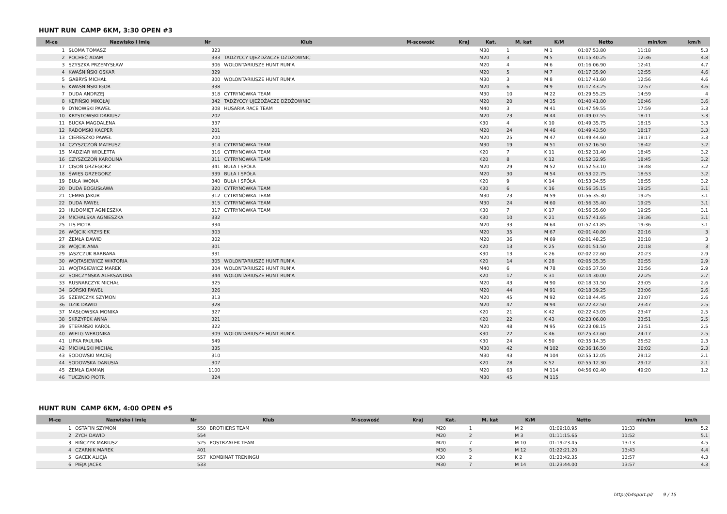HUNT RUN CAMP 6KM, 3:30 OPEN #3
| M-ce | Nazwisko i imię | Nr | Klub | M-scowość | Kraj | Kat. | M. kat | K/M | Netto | min/km | km/h |
| --- | --- | --- | --- | --- | --- | --- | --- | --- | --- | --- | --- |
| 1 | SŁOMA TOMASZ | 323 | | | | M30 | 1 | M 1 | 01:07:53.80 | 11:18 | 5.3 |
| 2 | POCHEĆ ADAM | 333 | TADŻYCCY UJEŻDŻACZE DŻDŻOWNIC | | | M20 | 3 | M 5 | 01:15:40.25 | 12:36 | 4.8 |
| 3 | SZYSZKA PRZEMYSŁAW | 306 | WOLONTARIUSZE HUNT RUN'A | | | M20 | 4 | M 6 | 01:16:06.90 | 12:41 | 4.7 |
| 4 | KWAŚNIŃSKI OSKAR | 329 | | | | M20 | 5 | M 7 | 01:17:35.90 | 12:55 | 4.6 |
| 5 | GABRYŚ MICHAŁ | 300 | WOLONTARIUSZE HUNT RUN'A | | | M30 | 3 | M 8 | 01:17:41.60 | 12:56 | 4.6 |
| 6 | KWAŚNIŃSKI IGOR | 338 | | | | M20 | 6 | M 9 | 01:17:43.25 | 12:57 | 4.6 |
| 7 | DUDA ANDRZEJ | 318 | CYTRYNÓWKA TEAM | | | M30 | 10 | M 22 | 01:29:55.25 | 14:59 | 4 |
| 8 | KĘPIŃSKI MIKOŁAJ | 342 | TADŻYCCY UJEŻDŻACZE DŻDŻOWNIC | | | M20 | 20 | M 35 | 01:40:41.80 | 16:46 | 3.6 |
| 9 | DYNOWSKI PAWEŁ | 308 | HUSARIA RACE TEAM | | | M40 | 3 | M 41 | 01:47:59.55 | 17:59 | 3.3 |
| 10 | KRYSTOWSKI DARIUSZ | 202 | | | | M20 | 23 | M 44 | 01:49:07.55 | 18:11 | 3.3 |
| 11 | BUCKA MAGDALENA | 337 | | | | K30 | 4 | K 10 | 01:49:35.75 | 18:15 | 3.3 |
| 12 | RADOMSKI KACPER | 201 | | | | M20 | 24 | M 46 | 01:49:43.50 | 18:17 | 3.3 |
| 13 | CIERESZKO PAWEŁ | 200 | | | | M20 | 25 | M 47 | 01:49:44.60 | 18:17 | 3.3 |
| 14 | CZYSZCZOŃ MATEUSZ | 314 | CYTRYNÓWKA TEAM | | | M30 | 19 | M 51 | 01:52:16.50 | 18:42 | 3.2 |
| 15 | MADZIAR WIOLETTA | 316 | CYTRYNÓWKA TEAM | | | K20 | 7 | K 11 | 01:52:31.40 | 18:45 | 3.2 |
| 16 | CZYSZCZOŃ KAROLINA | 311 | CYTRYNÓWKA TEAM | | | K20 | 8 | K 12 | 01:52:32.95 | 18:45 | 3.2 |
| 17 | CISOŃ GRZEGORZ | 341 | BUŁA I SPÓŁA | | | M20 | 29 | M 52 | 01:52:53.10 | 18:48 | 3.2 |
| 18 | ŚWIĘS GRZEGORZ | 339 | BUŁA I SPÓŁA | | | M20 | 30 | M 54 | 01:53:22.75 | 18:53 | 3.2 |
| 19 | BUŁA IWONA | 340 | BUŁA I SPÓŁA | | | K20 | 9 | K 14 | 01:53:34.55 | 18:55 | 3.2 |
| 20 | DUDA BOGUSŁAWA | 320 | CYTRYNÓWKA TEAM | | | K30 | 6 | K 16 | 01:56:35.15 | 19:25 | 3.1 |
| 21 | CEMPA JAKUB | 312 | CYTRYNÓWKA TEAM | | | M30 | 23 | M 59 | 01:56:35.30 | 19:25 | 3.1 |
| 22 | DUDA PAWEŁ | 315 | CYTRYNÓWKA TEAM | | | M30 | 24 | M 60 | 01:56:35.40 | 19:25 | 3.1 |
| 23 | HUDOMIĘT AGNIESZKA | 317 | CYTRYNÓWKA TEAM | | | K30 | 7 | K 17 | 01:56:35.60 | 19:25 | 3.1 |
| 24 | MICHALSKA AGNIESZKA | 332 | | | | K30 | 10 | K 21 | 01:57:41.65 | 19:36 | 3.1 |
| 25 | LIS PIOTR | 334 | | | | M20 | 33 | M 64 | 01:57:41.85 | 19:36 | 3.1 |
| 26 | WÓJCIK KRZYSIEK | 303 | | | | M20 | 35 | M 67 | 02:01:40.80 | 20:16 | 3 |
| 27 | ŻEMŁA DAWID | 302 | | | | M20 | 36 | M 69 | 02:01:48.25 | 20:18 | 3 |
| 28 | WÓJCIK ANIA | 301 | | | | K20 | 13 | K 25 | 02:01:51.50 | 20:18 | 3 |
| 29 | JASZCZUK BARBARA | 331 | | | | K30 | 13 | K 26 | 02:02:22.60 | 20:23 | 2.9 |
| 30 | WOJTASIEWICZ WIKTORIA | 305 | WOLONTARIUSZE HUNT RUN'A | | | K20 | 14 | K 28 | 02:05:35.35 | 20:55 | 2.9 |
| 31 | WOJTASIEWICZ MAREK | 304 | WOLONTARIUSZE HUNT RUN'A | | | M40 | 6 | M 78 | 02:05:37.50 | 20:56 | 2.9 |
| 32 | SOBCZYŃSKA ALEKSANDRA | 344 | WOLONTARIUSZE HUNT RUN'A | | | K20 | 17 | K 31 | 02:14:30.00 | 22:25 | 2.7 |
| 33 | RUSNARCZYK MICHAŁ | 325 | | | | M20 | 43 | M 90 | 02:18:31.50 | 23:05 | 2.6 |
| 34 | GÓRSKI PAWEŁ | 326 | | | | M20 | 44 | M 91 | 02:18:39.25 | 23:06 | 2.6 |
| 35 | SZEWCZYK SZYMON | 313 | | | | M20 | 45 | M 92 | 02:18:44.45 | 23:07 | 2.6 |
| 36 | DZIK DAWID | 328 | | | | M20 | 47 | M 94 | 02:22:42.50 | 23:47 | 2.5 |
| 37 | MASŁOWSKA MONIKA | 327 | | | | K20 | 21 | K 42 | 02:22:43.05 | 23:47 | 2.5 |
| 38 | SKRZYPEK ANNA | 321 | | | | K20 | 22 | K 43 | 02:23:06.80 | 23:51 | 2.5 |
| 39 | STEFAŃSKI KAROL | 322 | | | | M20 | 48 | M 95 | 02:23:08.15 | 23:51 | 2.5 |
| 40 | WIELG WERONIKA | 309 | WOLONTARIUSZE HUNT RUN'A | | | K30 | 22 | K 46 | 02:25:47.60 | 24:17 | 2.5 |
| 41 | LIPKA PAULINA | 549 | | | | K30 | 24 | K 50 | 02:35:14.35 | 25:52 | 2.3 |
| 42 | MICHALSKI MICHAŁ | 335 | | | | M30 | 42 | M 102 | 02:36:16.50 | 26:02 | 2.3 |
| 43 | SODOWSKI MACIEJ | 310 | | | | M30 | 43 | M 104 | 02:55:12.05 | 29:12 | 2.1 |
| 44 | SODOWSKA DANUSIA | 307 | | | | K20 | 28 | K 52 | 02:55:12.30 | 29:12 | 2.1 |
| 45 | ŻEMŁA DAMIAN | 1100 | | | | M20 | 63 | M 114 | 04:56:02.40 | 49:20 | 1.2 |
| 46 | TUCZNIO PIOTR | 324 | | | | M30 | 45 | M 115 | | | |
HUNT RUN CAMP 6KM, 4:00 OPEN #5
| M-ce | Nazwisko i imię | Nr | Klub | M-scowość | Kraj | Kat. | M. kat | K/M | Netto | min/km | km/h |
| --- | --- | --- | --- | --- | --- | --- | --- | --- | --- | --- | --- |
| 1 | OSTAFIN SZYMON | 550 | BROTHERS TEAM | | | M20 | 1 | M 2 | 01:09:18.95 | 11:33 | 5.2 |
| 2 | ZYCH DAWID | 554 | | | | M20 | 2 | M 3 | 01:11:15.65 | 11:52 | 5.1 |
| 3 | BIŃCZYK MARIUSZ | 525 | POSTRZAŁEK TEAM | | | M20 | 7 | M 10 | 01:19:23.45 | 13:13 | 4.5 |
| 4 | CZARNIK MAREK | 401 | | | | M30 | 5 | M 12 | 01:22:21.20 | 13:43 | 4.4 |
| 5 | GACEK ALICJA | 557 | KOMBINAT TRENINGU | | | K30 | 2 | K 2 | 01:23:42.35 | 13:57 | 4.3 |
| 6 | PIEJA JACEK | 533 | | | | M30 | 7 | M 14 | 01:23:44.00 | 13:57 | 4.3 |
http://b4sport.pl/ 9 / 15